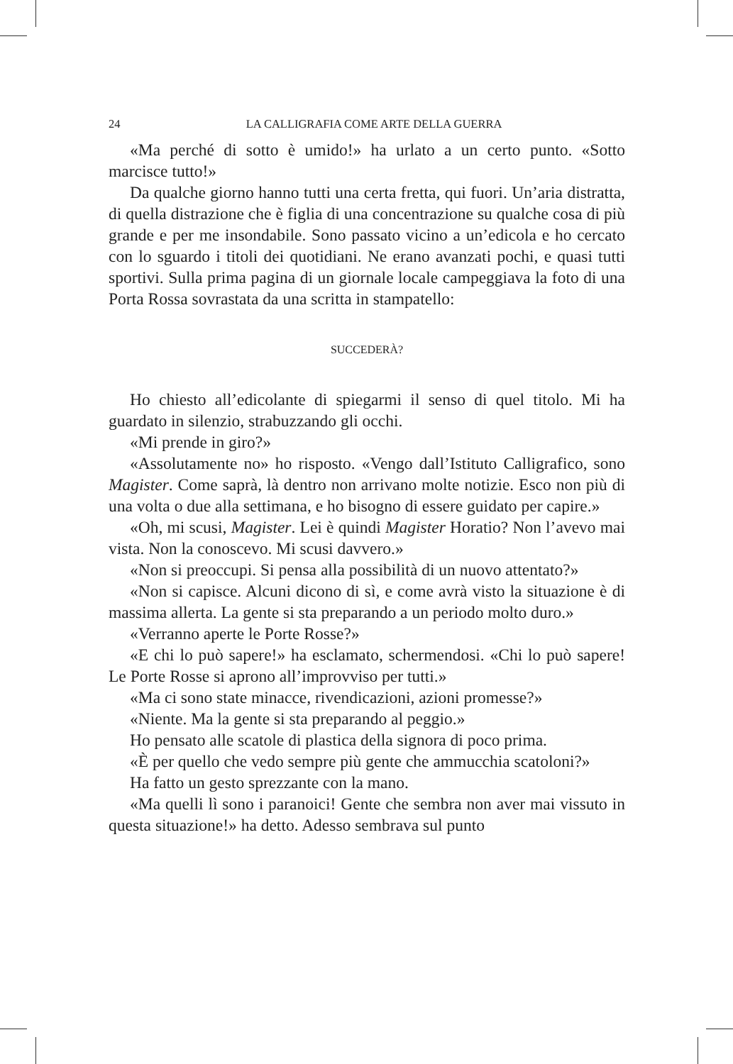24 LA CALLIGRAFIA COME ARTE DELLA GUERRA
«Ma perché di sotto è umido!» ha urlato a un certo punto. «Sotto marcisce tutto!»
Da qualche giorno hanno tutti una certa fretta, qui fuori. Un’aria distratta, di quella distrazione che è figlia di una concentrazione su qualche cosa di più grande e per me insondabile. Sono passato vicino a un’edicola e ho cercato con lo sguardo i titoli dei quotidiani. Ne erano avanzati pochi, e quasi tutti sportivi. Sulla prima pagina di un giornale locale campeggiava la foto di una Porta Rossa sovrastata da una scritta in stampatello:
SUCCEDERÀ?
Ho chiesto all’edicolante di spiegarmi il senso di quel titolo. Mi ha guardato in silenzio, strabuzzando gli occhi.
«Mi prende in giro?»
«Assolutamente no» ho risposto. «Vengo dall’Istituto Calligrafico, sono Magister. Come saprà, là dentro non arrivano molte notizie. Esco non più di una volta o due alla settimana, e ho bisogno di essere guidato per capire.»
«Oh, mi scusi, Magister. Lei è quindi Magister Horatio? Non l’avevo mai vista. Non la conoscevo. Mi scusi davvero.»
«Non si preoccupi. Si pensa alla possibilità di un nuovo attentato?»
«Non si capisce. Alcuni dicono di sì, e come avrà visto la situazione è di massima allerta. La gente si sta preparando a un periodo molto duro.»
«Verranno aperte le Porte Rosse?»
«E chi lo può sapere!» ha esclamato, schermendosi. «Chi lo può sapere! Le Porte Rosse si aprono all’improvviso per tutti.»
«Ma ci sono state minacce, rivendicazioni, azioni promesse?»
«Niente. Ma la gente si sta preparando al peggio.»
Ho pensato alle scatole di plastica della signora di poco prima.
«È per quello che vedo sempre più gente che ammucchia scatoloni?»
Ha fatto un gesto sprezzante con la mano.
«Ma quelli lì sono i paranoici! Gente che sembra non aver mai vissuto in questa situazione!» ha detto. Adesso sembrava sul punto